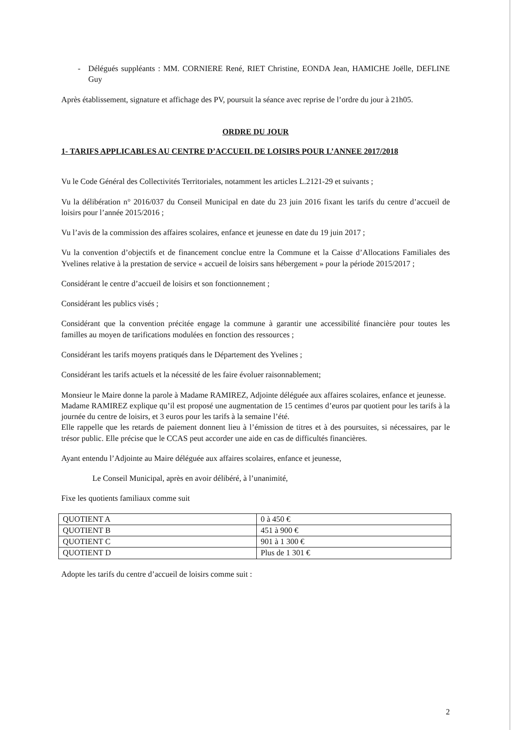- Délégués suppléants : MM. CORNIERE René, RIET Christine, EONDA Jean, HAMICHE Joëlle, DEFLINE Guy
Après établissement, signature et affichage des PV, poursuit la séance avec reprise de l’ordre du jour à 21h05.
ORDRE DU JOUR
1- TARIFS APPLICABLES AU CENTRE D’ACCUEIL DE LOISIRS POUR L’ANNEE 2017/2018
Vu le Code Général des Collectivités Territoriales, notamment les articles L.2121-29 et suivants ;
Vu la délibération n° 2016/037 du Conseil Municipal en date du 23 juin 2016 fixant les tarifs du centre d’accueil de loisirs pour l’année 2015/2016 ;
Vu l’avis de la commission des affaires scolaires, enfance et jeunesse en date du 19 juin 2017 ;
Vu la convention d’objectifs et de financement conclue entre la Commune et la Caisse d’Allocations Familiales des Yvelines relative à la prestation de service « accueil de loisirs sans hébergement » pour la période 2015/2017 ;
Considérant le centre d’accueil de loisirs et son fonctionnement ;
Considérant les publics visés ;
Considérant que la convention précitée engage la commune à garantir une accessibilité financière pour toutes les familles au moyen de tarifications modulées en fonction des ressources ;
Considérant les tarifs moyens pratiqués dans le Département des Yvelines ;
Considérant les tarifs actuels et la nécessité de les faire évoluer raisonnablement;
Monsieur le Maire donne la parole à Madame RAMIREZ, Adjointe déléguée aux affaires scolaires, enfance et jeunesse.
Madame RAMIREZ explique qu’il est proposé une augmentation de 15 centimes d’euros par quotient pour les tarifs à la journée du centre de loisirs, et 3 euros pour les tarifs à la semaine l’été.
Elle rappelle que les retards de paiement donnent lieu à l’émission de titres et à des poursuites, si nécessaires, par le trésor public. Elle précise que le CCAS peut accorder une aide en cas de difficultés financières.
Ayant entendu l’Adjointe au Maire déléguée aux affaires scolaires, enfance et jeunesse,
Le Conseil Municipal, après en avoir délibéré, à l’unanimité,
Fixe les quotients familiaux comme suit
| QUOTIENT A | 0 à 450 € |
| QUOTIENT B | 451 à 900 € |
| QUOTIENT C | 901 à 1 300 € |
| QUOTIENT D | Plus de 1 301 € |
Adopte les tarifs du centre d’accueil de loisirs comme suit :
2